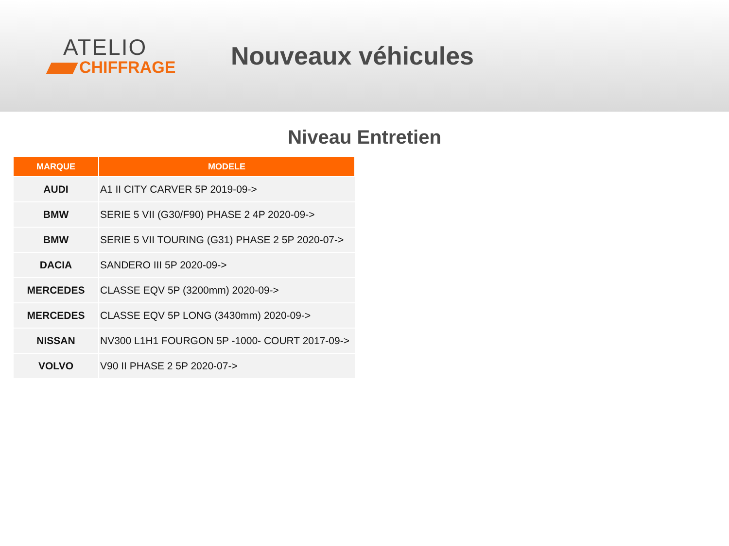ATELIO
CHIFFRAGE
Nouveaux véhicules
Niveau Entretien
| MARQUE | MODELE |
| --- | --- |
| AUDI | A1 II CITY CARVER 5P 2019-09-> |
| BMW | SERIE 5 VII (G30/F90) PHASE 2 4P 2020-09-> |
| BMW | SERIE 5 VII TOURING (G31) PHASE 2 5P 2020-07-> |
| DACIA | SANDERO III 5P 2020-09-> |
| MERCEDES | CLASSE EQV 5P (3200mm) 2020-09-> |
| MERCEDES | CLASSE EQV 5P LONG (3430mm) 2020-09-> |
| NISSAN | NV300 L1H1 FOURGON 5P -1000- COURT 2017-09-> |
| VOLVO | V90 II PHASE 2 5P 2020-07-> |